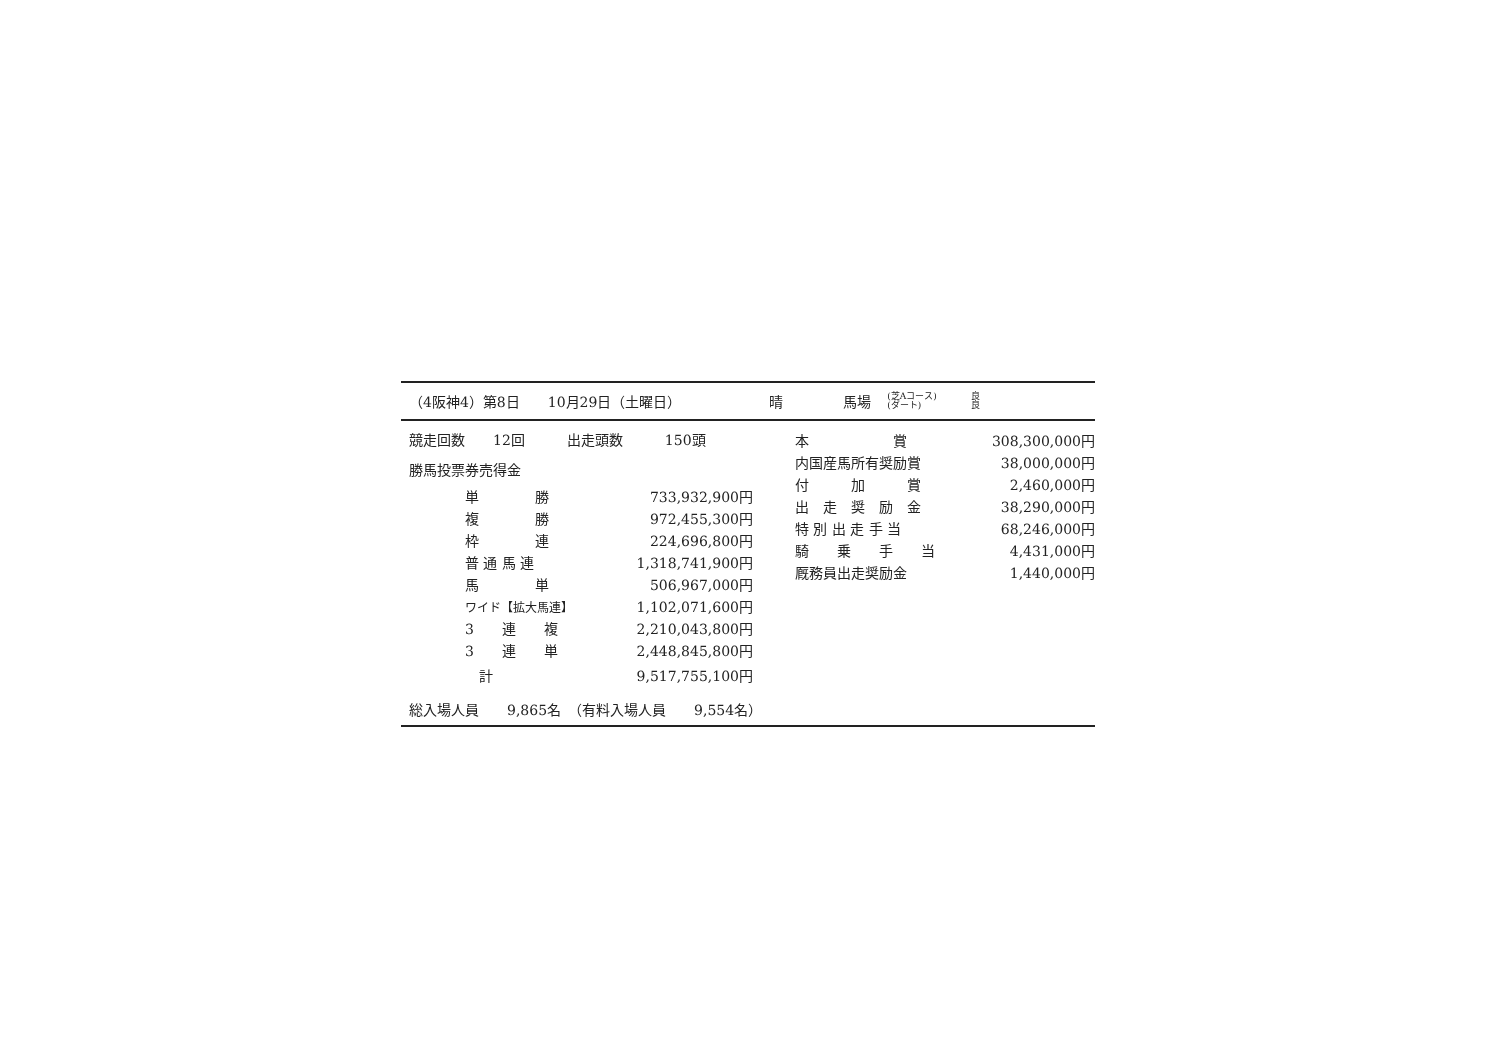（4阪神4）第8日　　10月29日（土曜日） 晴 馬場 (芝Aコース)
(ダート) 良
良
競走回数　　12回　　　出走頭数　　　150頭
勝馬投票券売得金
| 単 勝 | 733,932,900円 |
| 複 勝 | 972,455,300円 |
| 枠 連 | 224,696,800円 |
| 普 通 馬 連 | 1,318,741,900円 |
| 馬 単 | 506,967,000円 |
| ワイド【拡大馬連】 | 1,102,071,600円 |
| 3 連 複 | 2,210,043,800円 |
| 3 連 単 | 2,448,845,800円 |
| 計 | 9,517,755,100円 |
総入場人員　　9,865名　（有料入場人員　　9,554名）
| 本 賞 | 308,300,000円 |
| 内国産馬所有奨励賞 | 38,000,000円 |
| 付 加 賞 | 2,460,000円 |
| 出 走 奨 励 金 | 38,290,000円 |
| 特 別 出 走 手 当 | 68,246,000円 |
| 騎 乗 手 当 | 4,431,000円 |
| 厩務員出走奨励金 | 1,440,000円 |